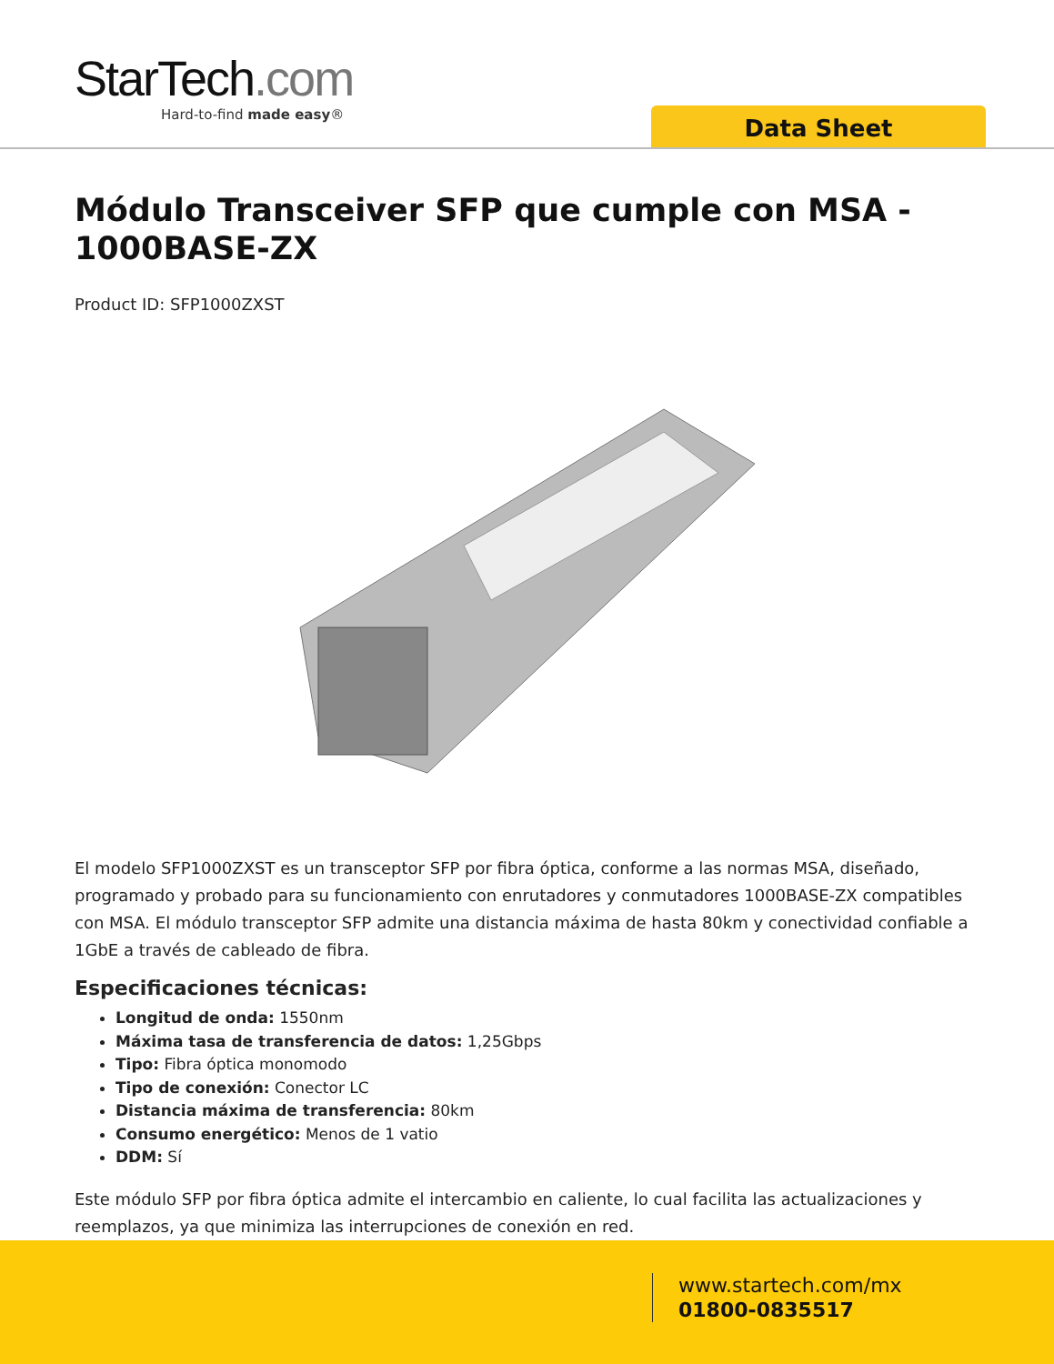StarTech.com
Hard-to-find made easy®
Data Sheet
Módulo Transceiver SFP que cumple con MSA - 1000BASE-ZX
Product ID: SFP1000ZXST
El modelo SFP1000ZXST es un transceptor SFP por fibra óptica, conforme a las normas MSA, diseñado, programado y probado para su funcionamiento con enrutadores y conmutadores 1000BASE-ZX compatibles con MSA. El módulo transceptor SFP admite una distancia máxima de hasta 80km y conectividad confiable a 1GbE a través de cableado de fibra.
Especificaciones técnicas:
Longitud de onda: 1550nm
Máxima tasa de transferencia de datos: 1,25Gbps
Tipo: Fibra óptica monomodo
Tipo de conexión: Conector LC
Distancia máxima de transferencia: 80km
Consumo energético: Menos de 1 vatio
DDM: Sí
Este módulo SFP por fibra óptica admite el intercambio en caliente, lo cual facilita las actualizaciones y reemplazos, ya que minimiza las interrupciones de conexión en red.
www.startech.com/mx
01800-0835517